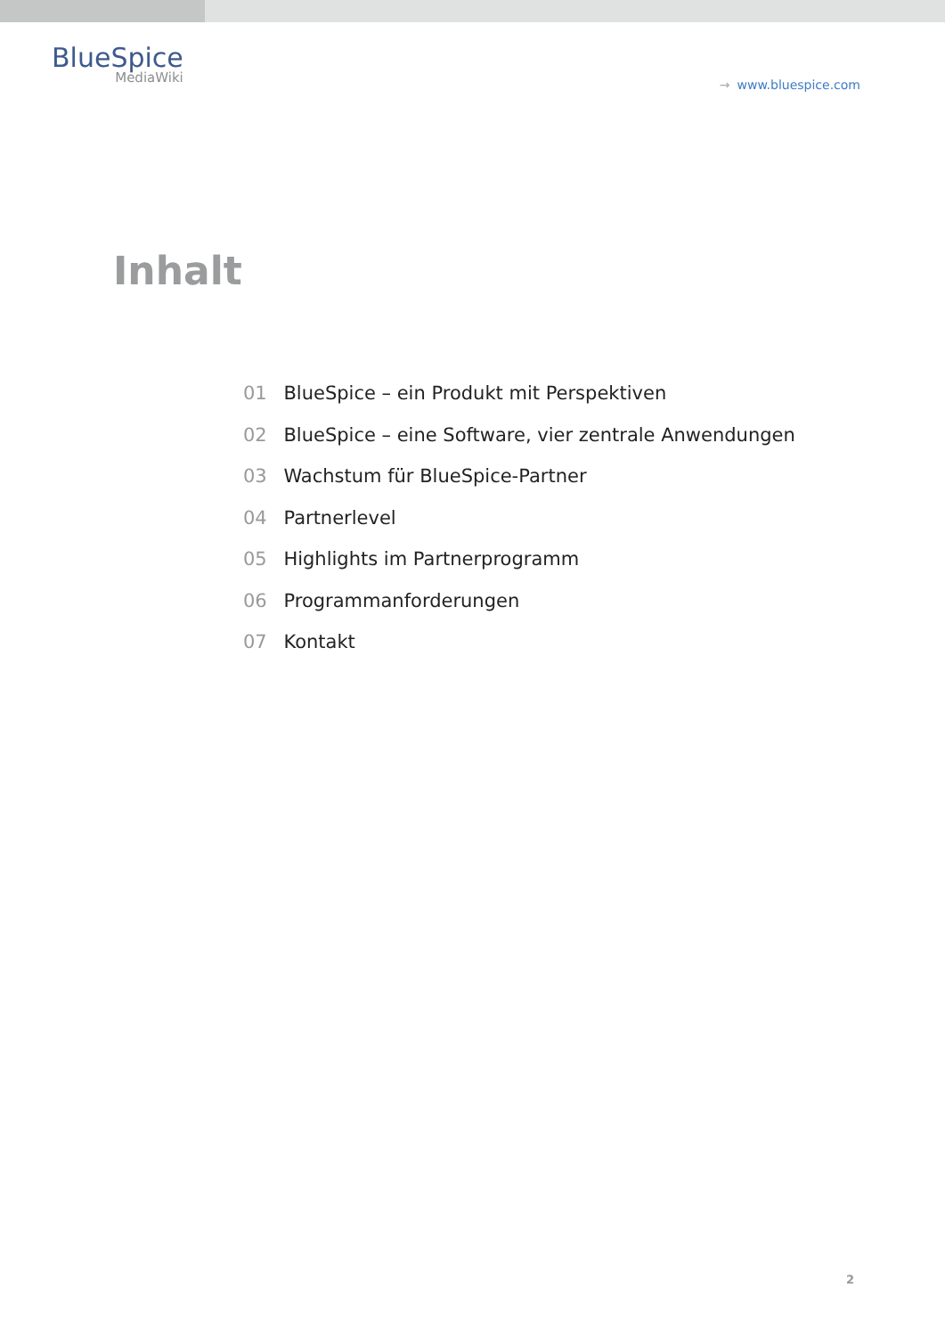BlueSpice
MediaWiki
→ www.bluespice.com
Inhalt
01 BlueSpice – ein Produkt mit Perspektiven
02 BlueSpice – eine Software, vier zentrale Anwendungen
03 Wachstum für BlueSpice-Partner
04 Partnerlevel
05 Highlights im Partnerprogramm
06 Programmanforderungen
07 Kontakt
2